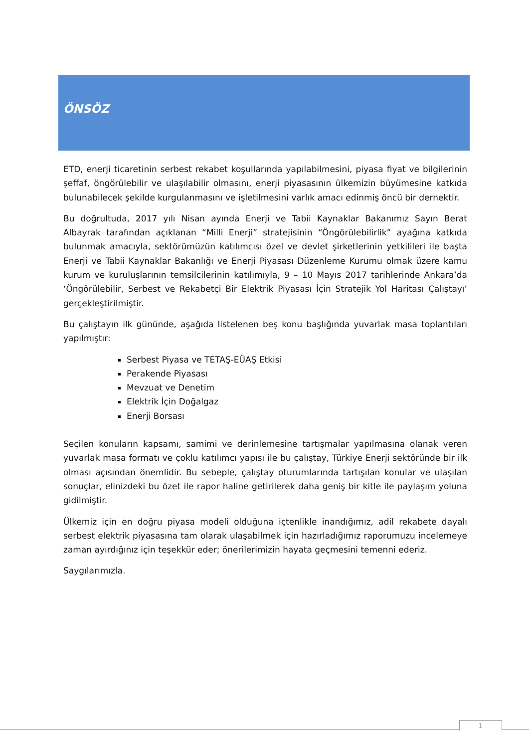ÖNSÖZ
ETD, enerji ticaretinin serbest rekabet koşullarında yapılabilmesini, piyasa fiyat ve bilgilerinin şeffaf, öngörülebilir ve ulaşılabilir olmasını, enerji piyasasının ülkemizin büyümesine katkıda bulunabilecek şekilde kurgulanmasını ve işletilmesini varlık amacı edinmiş öncü bir dernektir.
Bu doğrultuda, 2017 yılı Nisan ayında Enerji ve Tabii Kaynaklar Bakanımız Sayın Berat Albayrak tarafından açıklanan “Milli Enerji” stratejisinin “Öngörülebilirlik” ayağına katkıda bulunmak amacıyla, sektörümüzün katılımcısı özel ve devlet şirketlerinin yetkilileri ile başta Enerji ve Tabii Kaynaklar Bakanlığı ve Enerji Piyasası Düzenleme Kurumu olmak üzere kamu kurum ve kuruluşlarının temsilcilerinin katılımıyla, 9 – 10 Mayıs 2017 tarihlerinde Ankara’da ‘Öngörülebilir, Serbest ve Rekabetçi Bir Elektrik Piyasası İçin Stratejik Yol Haritası Çalıştayı’ gerçekleştirilmiştir.
Bu çalıştayın ilk gününde, aşağıda listelenen beş konu başlığında yuvarlak masa toplantıları yapılmıştır:
Serbest Piyasa ve TETAŞ-EÜAŞ Etkisi
Perakende Piyasası
Mevzuat ve Denetim
Elektrik İçin Doğalgaz
Enerji Borsası
Seçilen konuların kapsamı, samimi ve derinlemesine tartışmalar yapılmasına olanak veren yuvarlak masa formatı ve çoklu katılımcı yapısı ile bu çalıştay, Türkiye Enerji sektöründe bir ilk olması açısından önemlidir. Bu sebeple, çalıştay oturumlarında tartışılan konular ve ulaşılan sonuçlar, elinizdeki bu özet ile rapor haline getirilerek daha geniş bir kitle ile paylaşım yoluna gidilmiştir.
Ülkemiz için en doğru piyasa modeli olduğuna içtenlikle inandığımız, adil rekabete dayalı serbest elektrik piyasasına tam olarak ulaşabilmek için hazırladığımız raporumuzu incelemeye zaman ayırdığınız için teşekkür eder; önerilerimizin hayata geçmesini temenni ederiz.
Saygılarımızla.
1